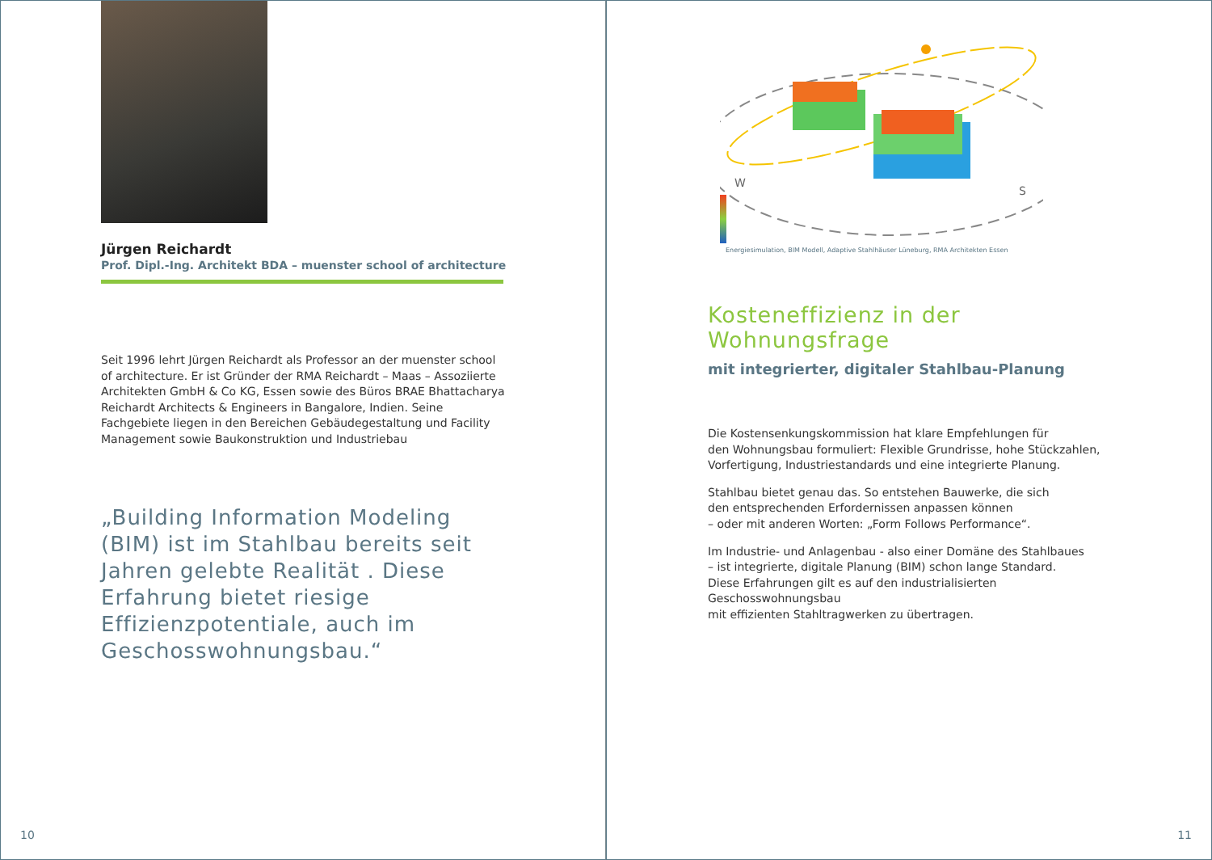Jürgen Reichardt
Prof. Dipl.-Ing. Architekt BDA – muenster school of architecture
Seit 1996 lehrt Jürgen Reichardt als Professor an der muenster school of architecture. Er ist Gründer der RMA Reichardt – Maas – Assoziierte Architekten GmbH & Co KG, Essen sowie des Büros BRAE Bhattacharya Reichardt Architects & Engineers in Bangalore, Indien. Seine Fachgebiete liegen in den Bereichen Gebäudegestaltung und Facility Management sowie Baukonstruktion und Industriebau
„Building Information Modeling (BIM) ist im Stahlbau bereits seit Jahren gelebte Realität . Diese Erfahrung bietet riesige Effizienzpotentiale, auch im Geschosswohnungsbau.“
10
W
S
Energiesimulation, BIM Modell, Adaptive Stahlhäuser Lüneburg, RMA Architekten Essen
Kosteneffizienz in der Wohnungsfrage
mit integrierter, digitaler Stahlbau-Planung
Die Kostensenkungskommission hat klare Empfehlungen für
den Wohnungsbau formuliert: Flexible Grundrisse, hohe Stückzahlen,
Vorfertigung, Industriestandards und eine integrierte Planung.
Stahlbau bietet genau das. So entstehen Bauwerke, die sich
den entsprechenden Erfordernissen anpassen können
– oder mit anderen Worten: „Form Follows Performance“.
Im Industrie- und Anlagenbau - also einer Domäne des Stahlbaues
– ist integrierte, digitale Planung (BIM) schon lange Standard.
Diese Erfahrungen gilt es auf den industrialisierten Geschosswohnungsbau
mit effizienten Stahltragwerken zu übertragen.
11